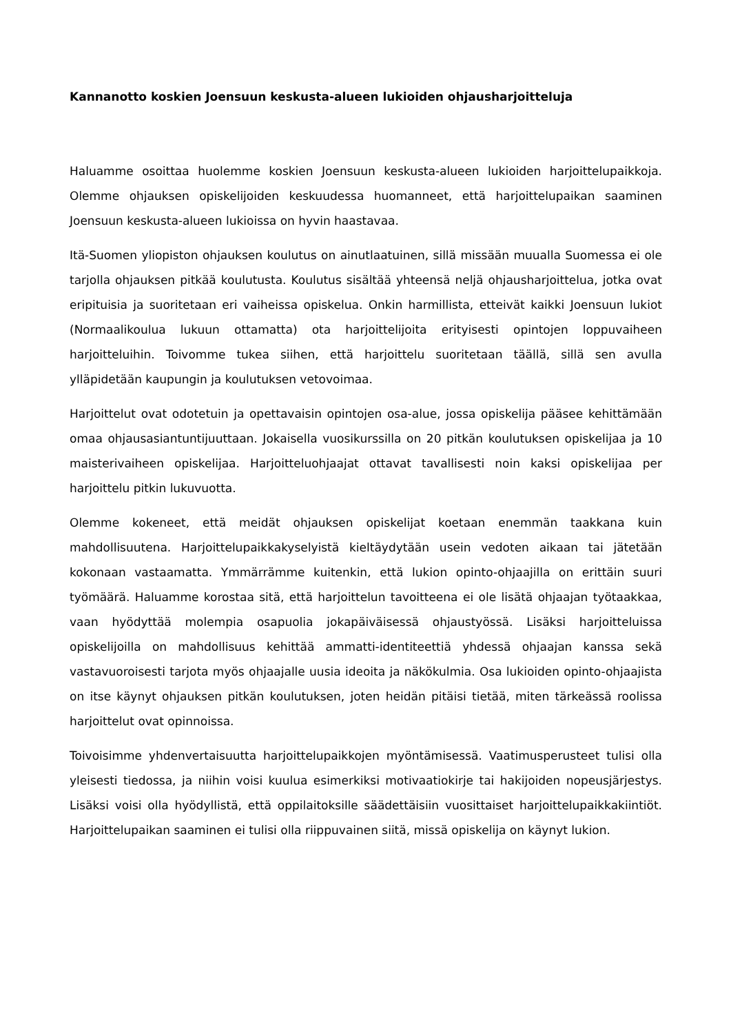Kannanotto koskien Joensuun keskusta-alueen lukioiden ohjausharjoitteluja
Haluamme osoittaa huolemme koskien Joensuun keskusta-alueen lukioiden harjoittelupaikkoja. Olemme ohjauksen opiskelijoiden keskuudessa huomanneet, että harjoittelupaikan saaminen Joensuun keskusta-alueen lukioissa on hyvin haastavaa.
Itä-Suomen yliopiston ohjauksen koulutus on ainutlaatuinen, sillä missään muualla Suomessa ei ole tarjolla ohjauksen pitkää koulutusta. Koulutus sisältää yhteensä neljä ohjausharjoittelua, jotka ovat eripituisia ja suoritetaan eri vaiheissa opiskelua. Onkin harmillista, etteivät kaikki Joensuun lukiot (Normaalikoulua lukuun ottamatta) ota harjoittelijoita erityisesti opintojen loppuvaiheen harjoitteluihin. Toivomme tukea siihen, että harjoittelu suoritetaan täällä, sillä sen avulla ylläpidetään kaupungin ja koulutuksen vetovoimaa.
Harjoittelut ovat odotetuin ja opettavaisin opintojen osa-alue, jossa opiskelija pääsee kehittämään omaa ohjausasiantuntijuuttaan. Jokaisella vuosikurssilla on 20 pitkän koulutuksen opiskelijaa ja 10 maisterivaiheen opiskelijaa. Harjoitteluohjaajat ottavat tavallisesti noin kaksi opiskelijaa per harjoittelu pitkin lukuvuotta.
Olemme kokeneet, että meidät ohjauksen opiskelijat koetaan enemmän taakkana kuin mahdollisuutena. Harjoittelupaikkakyselyistä kieltäydytään usein vedoten aikaan tai jätetään kokonaan vastaamatta. Ymmärrämme kuitenkin, että lukion opinto-ohjaajilla on erittäin suuri työmäärä. Haluamme korostaa sitä, että harjoittelun tavoitteena ei ole lisätä ohjaajan työtaakkaa, vaan hyödyttää molempia osapuolia jokapäiväisessä ohjaustyössä. Lisäksi harjoitteluissa opiskelijoilla on mahdollisuus kehittää ammatti-identiteettiä yhdessä ohjaajan kanssa sekä vastavuoroisesti tarjota myös ohjaajalle uusia ideoita ja näkökulmia. Osa lukioiden opinto-ohjaajista on itse käynyt ohjauksen pitkän koulutuksen, joten heidän pitäisi tietää, miten tärkeässä roolissa harjoittelut ovat opinnoissa.
Toivoisimme yhdenvertaisuutta harjoittelupaikkojen myöntämisessä. Vaatimusperusteet tulisi olla yleisesti tiedossa, ja niihin voisi kuulua esimerkiksi motivaatiokirje tai hakijoiden nopeusjärjestys. Lisäksi voisi olla hyödyllistä, että oppilaitoksille säädettäisiin vuosittaiset harjoittelupaikkakiintiöt. Harjoittelupaikan saaminen ei tulisi olla riippuvainen siitä, missä opiskelija on käynyt lukion.